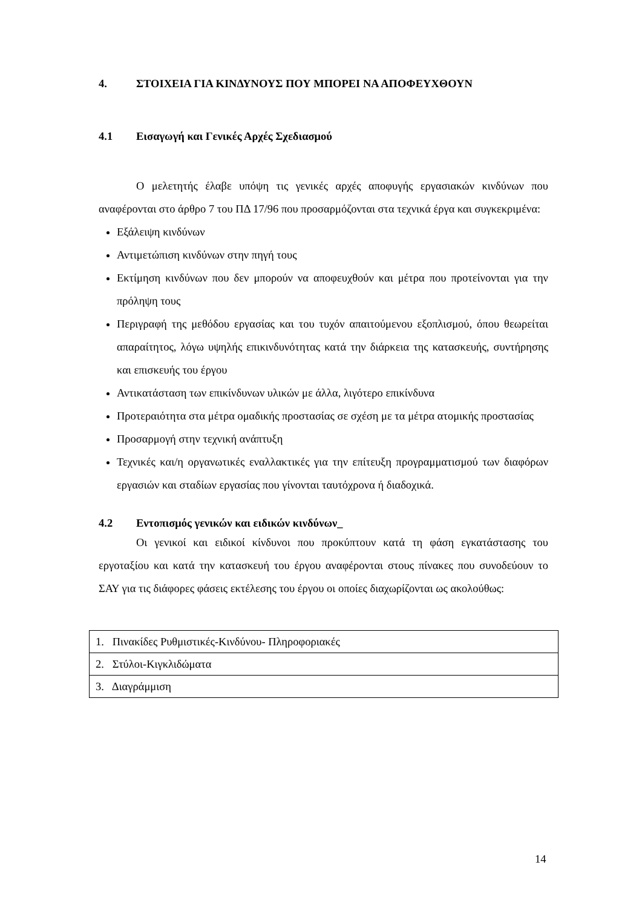4. ΣΤΟΙΧΕΙΑ ΓΙΑ ΚΙΝΔΥΝΟΥΣ ΠΟΥ ΜΠΟΡΕΙ ΝΑ ΑΠΟΦΕΥΧΘΟΥΝ
4.1 Εισαγωγή και Γενικές Αρχές Σχεδιασμού
Ο μελετητής έλαβε υπόψη τις γενικές αρχές αποφυγής εργασιακών κινδύνων που αναφέρονται στο άρθρο 7 του ΠΔ 17/96 που προσαρμόζονται στα τεχνικά έργα και συγκεκριμένα:
Εξάλειψη κινδύνων
Αντιμετώπιση κινδύνων στην πηγή τους
Εκτίμηση κινδύνων που δεν μπορούν να αποφευχθούν και μέτρα που προτείνονται για την πρόληψη τους
Περιγραφή της μεθόδου εργασίας και του τυχόν απαιτούμενου εξοπλισμού, όπου θεωρείται απαραίτητος, λόγω υψηλής επικινδυνότητας κατά την διάρκεια της κατασκευής, συντήρησης και επισκευής του έργου
Αντικατάσταση των επικίνδυνων υλικών με άλλα, λιγότερο επικίνδυνα
Προτεραιότητα στα μέτρα ομαδικής προστασίας σε σχέση με τα μέτρα ατομικής προστασίας
Προσαρμογή στην τεχνική ανάπτυξη
Τεχνικές και/η οργανωτικές εναλλακτικές για την επίτευξη προγραμματισμού των διαφόρων εργασιών και σταδίων εργασίας που γίνονται ταυτόχρονα ή διαδοχικά.
4.2 Εντοπισμός γενικών και ειδικών κινδύνων_
Οι γενικοί και ειδικοί κίνδυνοι που προκύπτουν κατά τη φάση εγκατάστασης του εργοταξίου και κατά την κατασκευή του έργου αναφέρονται στους πίνακες που συνοδεύουν το ΣΑΥ για τις διάφορες φάσεις εκτέλεσης του έργου οι οποίες διαχωρίζονται ως ακολούθως:
| 1. Πινακίδες Ρυθμιστικές-Κινδύνου- Πληροφοριακές |
| 2. Στύλοι-Κιγκλιδώματα |
| 3. Διαγράμμιση |
14